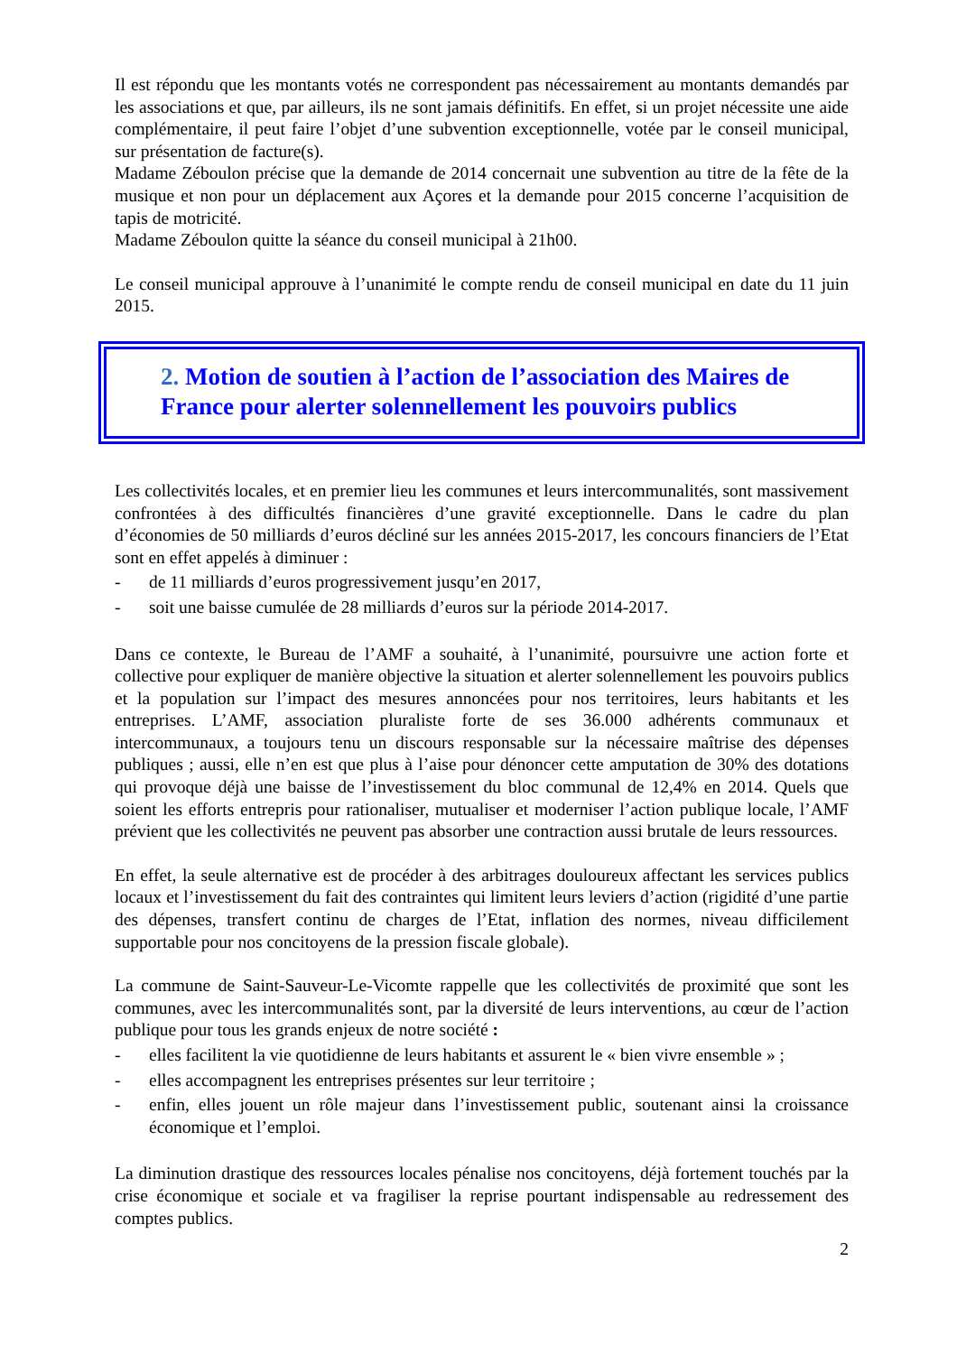Il est répondu que les montants votés ne correspondent pas nécessairement au montants demandés par les associations et que, par ailleurs, ils ne sont jamais définitifs. En effet, si un projet nécessite une aide complémentaire, il peut faire l’objet d’une subvention exceptionnelle, votée par le conseil municipal, sur présentation de facture(s).
Madame Zéboulon précise que la demande de 2014 concernait une subvention au titre de la fête de la musique et non pour un déplacement aux Açores et la demande pour 2015 concerne l’acquisition de tapis de motricité.
Madame Zéboulon quitte la séance du conseil municipal à 21h00.
Le conseil municipal approuve à l’unanimité le compte rendu de conseil municipal en date du 11 juin 2015.
2. Motion de soutien à l’action de l’association des Maires de France pour alerter solennellement les pouvoirs publics
Les collectivités locales, et en premier lieu les communes et leurs intercommunalités, sont massivement confrontées à des difficultés financières d’une gravité exceptionnelle. Dans le cadre du plan d’économies de 50 milliards d’euros décliné sur les années 2015-2017, les concours financiers de l’Etat sont en effet appelés à diminuer :
- de 11 milliards d’euros progressivement jusqu’en 2017,
- soit une baisse cumulée de 28 milliards d’euros sur la période 2014-2017.
Dans ce contexte, le Bureau de l’AMF a souhaité, à l’unanimité, poursuivre une action forte et collective pour expliquer de manière objective la situation et alerter solennellement les pouvoirs publics et la population sur l’impact des mesures annoncées pour nos territoires, leurs habitants et les entreprises. L’AMF, association pluraliste forte de ses 36.000 adhérents communaux et intercommunaux, a toujours tenu un discours responsable sur la nécessaire maîtrise des dépenses publiques ; aussi, elle n’en est que plus à l’aise pour dénoncer cette amputation de 30% des dotations qui provoque déjà une baisse de l’investissement du bloc communal de 12,4% en 2014. Quels que soient les efforts entrepris pour rationaliser, mutualiser et moderniser l’action publique locale, l’AMF prévient que les collectivités ne peuvent pas absorber une contraction aussi brutale de leurs ressources.
En effet, la seule alternative est de procéder à des arbitrages douloureux affectant les services publics locaux et l’investissement du fait des contraintes qui limitent leurs leviers d’action (rigidité d’une partie des dépenses, transfert continu de charges de l’Etat, inflation des normes, niveau difficilement supportable pour nos concitoyens de la pression fiscale globale).
La commune de Saint-Sauveur-Le-Vicomte rappelle que les collectivités de proximité que sont les communes, avec les intercommunalités sont, par la diversité de leurs interventions, au cœur de l’action publique pour tous les grands enjeux de notre société :
- elles facilitent la vie quotidienne de leurs habitants et assurent le « bien vivre ensemble » ;
- elles accompagnent les entreprises présentes sur leur territoire ;
- enfin, elles jouent un rôle majeur dans l’investissement public, soutenant ainsi la croissance économique et l’emploi.
La diminution drastique des ressources locales pénalise nos concitoyens, déjà fortement touchés par la crise économique et sociale et va fragiliser la reprise pourtant indispensable au redressement des comptes publics.
2